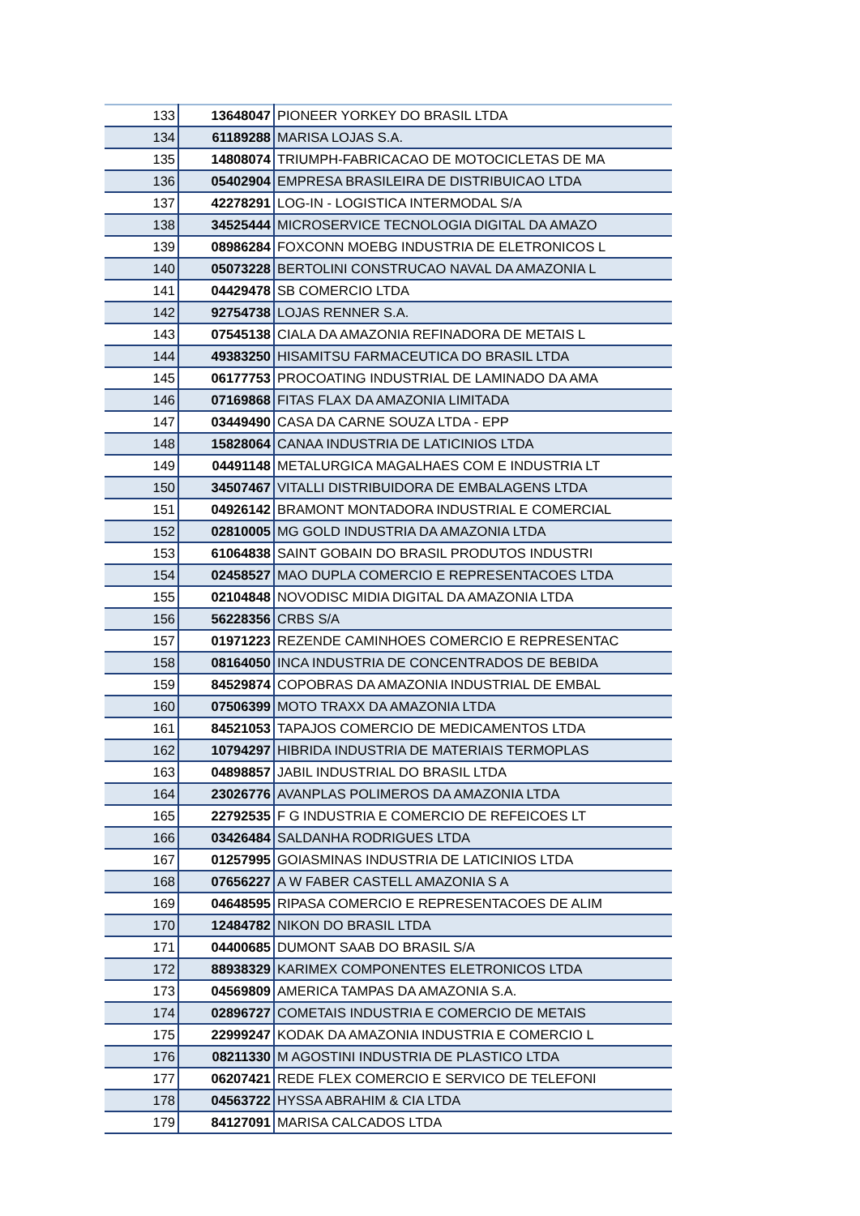| 133 | 13648047 | PIONEER YORKEY DO BRASIL LTDA |
| 134 | 61189288 | MARISA LOJAS S.A. |
| 135 | 14808074 | TRIUMPH-FABRICACAO DE MOTOCICLETAS DE MA |
| 136 | 05402904 | EMPRESA BRASILEIRA DE DISTRIBUICAO LTDA |
| 137 | 42278291 | LOG-IN - LOGISTICA INTERMODAL S/A |
| 138 | 34525444 | MICROSERVICE TECNOLOGIA DIGITAL DA AMAZO |
| 139 | 08986284 | FOXCONN MOEBG INDUSTRIA DE ELETRONICOS L |
| 140 | 05073228 | BERTOLINI CONSTRUCAO NAVAL DA AMAZONIA L |
| 141 | 04429478 | SB COMERCIO LTDA |
| 142 | 92754738 | LOJAS RENNER S.A. |
| 143 | 07545138 | CIALA DA AMAZONIA REFINADORA DE METAIS L |
| 144 | 49383250 | HISAMITSU FARMACEUTICA DO BRASIL LTDA |
| 145 | 06177753 | PROCOATING INDUSTRIAL DE LAMINADO DA AMA |
| 146 | 07169868 | FITAS FLAX DA AMAZONIA LIMITADA |
| 147 | 03449490 | CASA DA CARNE SOUZA LTDA - EPP |
| 148 | 15828064 | CANAA INDUSTRIA DE LATICINIOS LTDA |
| 149 | 04491148 | METALURGICA MAGALHAES COM E INDUSTRIA LT |
| 150 | 34507467 | VITALLI DISTRIBUIDORA DE EMBALAGENS LTDA |
| 151 | 04926142 | BRAMONT MONTADORA INDUSTRIAL E COMERCIAL |
| 152 | 02810005 | MG GOLD INDUSTRIA DA AMAZONIA LTDA |
| 153 | 61064838 | SAINT GOBAIN DO BRASIL PRODUTOS INDUSTRI |
| 154 | 02458527 | MAO DUPLA COMERCIO E REPRESENTACOES LTDA |
| 155 | 02104848 | NOVODISC MIDIA DIGITAL DA AMAZONIA LTDA |
| 156 | 56228356 | CRBS S/A |
| 157 | 01971223 | REZENDE CAMINHOES COMERCIO E REPRESENTAC |
| 158 | 08164050 | INCA INDUSTRIA DE CONCENTRADOS DE BEBIDA |
| 159 | 84529874 | COPOBRAS DA AMAZONIA INDUSTRIAL DE EMBAL |
| 160 | 07506399 | MOTO TRAXX DA AMAZONIA LTDA |
| 161 | 84521053 | TAPAJOS COMERCIO DE MEDICAMENTOS LTDA |
| 162 | 10794297 | HIBRIDA INDUSTRIA DE MATERIAIS TERMOPLAS |
| 163 | 04898857 | JABIL INDUSTRIAL DO BRASIL LTDA |
| 164 | 23026776 | AVANPLAS POLIMEROS DA AMAZONIA LTDA |
| 165 | 22792535 | F G INDUSTRIA E COMERCIO DE REFEICOES LT |
| 166 | 03426484 | SALDANHA RODRIGUES LTDA |
| 167 | 01257995 | GOIASMINAS INDUSTRIA DE LATICINIOS LTDA |
| 168 | 07656227 | A W FABER CASTELL AMAZONIA S A |
| 169 | 04648595 | RIPASA COMERCIO E REPRESENTACOES DE ALIM |
| 170 | 12484782 | NIKON DO BRASIL LTDA |
| 171 | 04400685 | DUMONT SAAB DO BRASIL S/A |
| 172 | 88938329 | KARIMEX COMPONENTES ELETRONICOS LTDA |
| 173 | 04569809 | AMERICA TAMPAS DA AMAZONIA S.A. |
| 174 | 02896727 | COMETAIS INDUSTRIA E COMERCIO DE METAIS |
| 175 | 22999247 | KODAK DA AMAZONIA INDUSTRIA E COMERCIO L |
| 176 | 08211330 | M AGOSTINI INDUSTRIA DE PLASTICO LTDA |
| 177 | 06207421 | REDE FLEX COMERCIO E SERVICO DE TELEFONI |
| 178 | 04563722 | HYSSA ABRAHIM & CIA LTDA |
| 179 | 84127091 | MARISA CALCADOS LTDA |